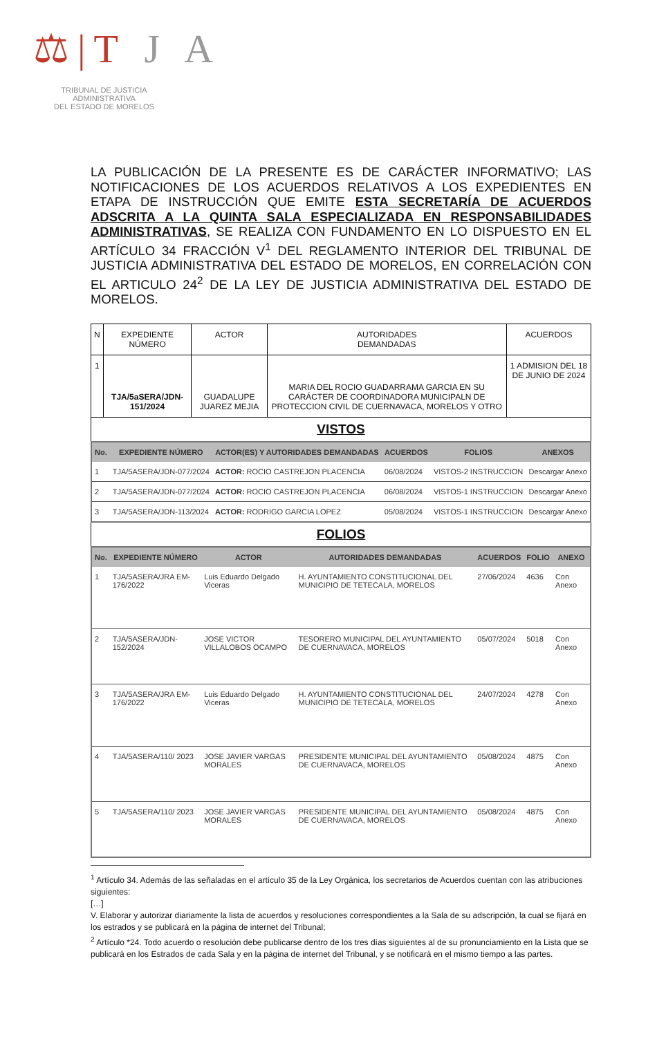⚖|T J A
TRIBUNAL DE JUSTICIA ADMINISTRATIVA
DEL ESTADO DE MORELOS
LA PUBLICACIÓN DE LA PRESENTE ES DE CARÁCTER INFORMATIVO; LAS NOTIFICACIONES DE LOS ACUERDOS RELATIVOS A LOS EXPEDIENTES EN ETAPA DE INSTRUCCIÓN QUE EMITE ESTA SECRETARÍA DE ACUERDOS ADSCRITA A LA QUINTA SALA ESPECIALIZADA EN RESPONSABILIDADES ADMINISTRATIVAS, SE REALIZA CON FUNDAMENTO EN LO DISPUESTO EN EL ARTÍCULO 34 FRACCIÓN V<sup>1</sup> DEL REGLAMENTO INTERIOR DEL TRIBUNAL DE JUSTICIA ADMINISTRATIVA DEL ESTADO DE MORELOS, EN CORRELACIÓN CON EL ARTICULO 24<sup>2</sup> DE LA LEY DE JUSTICIA ADMINISTRATIVA DEL ESTADO DE MORELOS.
| N | EXPEDIENTE NÚMERO | ACTOR | AUTORIDADES DEMANDADAS | ACUERDOS |
| --- | --- | --- | --- | --- |
| 1 | TJA/5aSERA/JDN-151/2024 | GUADALUPE JUAREZ MEJIA | MARIA DEL ROCIO GUADARRAMA GARCIA EN SU CARÁCTER DE COORDINADORA MUNICIPALN DE PROTECCION CIVIL DE CUERNAVACA, MORELOS Y OTRO | 1 ADMISION DEL 18 DE JUNIO DE 2024 |
VISTOS
| No. | EXPEDIENTE NÚMERO | ACTOR(ES) Y AUTORIDADES DEMANDADAS | ACUERDOS | FOLIOS | ANEXOS |
| --- | --- | --- | --- | --- | --- |
| 1 | TJA/5ASERA/JDN-077/2024 | ACTOR: ROCIO CASTREJON PLACENCIA | 06/08/2024 | VISTOS-2 INSTRUCCION | Descargar Anexo |
| 2 | TJA/5ASERA/JDN-077/2024 | ACTOR: ROCIO CASTREJON PLACENCIA | 06/08/2024 | VISTOS-1 INSTRUCCION | Descargar Anexo |
| 3 | TJA/5ASERA/JDN-113/2024 | ACTOR: RODRIGO GARCIA LOPEZ | 05/08/2024 | VISTOS-1 INSTRUCCION | Descargar Anexo |
FOLIOS
| No. | EXPEDIENTE NÚMERO | ACTOR | AUTORIDADES DEMANDADAS | ACUERDOS | FOLIO | ANEXO |
| --- | --- | --- | --- | --- | --- | --- |
| 1 | TJA/5ASERA/JRA EM-176/2022 | Luis Eduardo Delgado Viceras | H. AYUNTAMIENTO CONSTITUCIONAL DEL MUNICIPIO DE TETECALA, MORELOS | 27/06/2024 | 4636 | Con Anexo |
| 2 | TJA/5ASERA/JDN-152/2024 | JOSE VICTOR VILLALOBOS OCAMPO | TESORERO MUNICIPAL DEL AYUNTAMIENTO DE CUERNAVACA, MORELOS | 05/07/2024 | 5018 | Con Anexo |
| 3 | TJA/5ASERA/JRA EM-176/2022 | Luis Eduardo Delgado Viceras | H. AYUNTAMIENTO CONSTITUCIONAL DEL MUNICIPIO DE TETECALA, MORELOS | 24/07/2024 | 4278 | Con Anexo |
| 4 | TJA/5ASERA/110/ 2023 | JOSE JAVIER VARGAS MORALES | PRESIDENTE MUNICIPAL DEL AYUNTAMIENTO DE CUERNAVACA, MORELOS | 05/08/2024 | 4875 | Con Anexo |
| 5 | TJA/5ASERA/110/ 2023 | JOSE JAVIER VARGAS MORALES | PRESIDENTE MUNICIPAL DEL AYUNTAMIENTO DE CUERNAVACA, MORELOS | 05/08/2024 | 4875 | Con Anexo |
<sup>1</sup> Artículo 34. Además de las señaladas en el artículo 35 de la Ley Orgánica, los secretarios de Acuerdos cuentan con las atribuciones siguientes:
[…]
V. Elaborar y autorizar diariamente la lista de acuerdos y resoluciones correspondientes a la Sala de su adscripción, la cual se fijará en los estrados y se publicará en la página de internet del Tribunal;
<sup>2</sup> Artículo *24. Todo acuerdo o resolución debe publicarse dentro de los tres días siguientes al de su pronunciamiento en la Lista que se publicará en los Estrados de cada Sala y en la página de internet del Tribunal, y se notificará en el mismo tiempo a las partes.